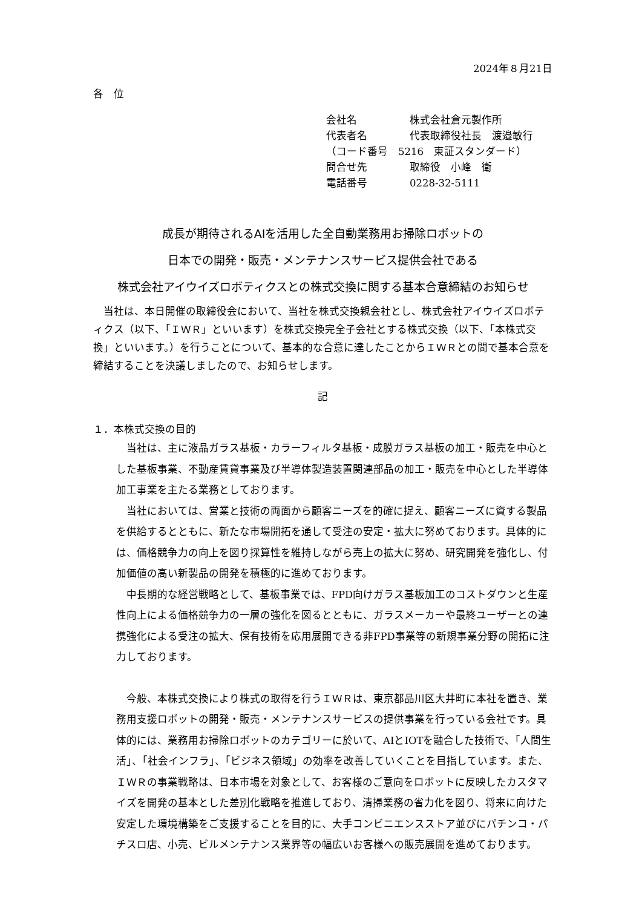2024年８月21日
各　位
会社名 株式会社倉元製作所
代表者名 代表取締役社長　渡邉敏行
（コード番号　5216　東証スタンダード）
問合せ先 取締役　小峰　衛
電話番号 0228-32-5111
成長が期待されるAIを活用した全自動業務用お掃除ロボットの
日本での開発・販売・メンテナンスサービス提供会社である
株式会社アイウイズロボティクスとの株式交換に関する基本合意締結のお知らせ
当社は、本日開催の取締役会において、当社を株式交換親会社とし、株式会社アイウイズロボティクス（以下、「ＩＷＲ」といいます）を株式交換完全子会社とする株式交換（以下、「本株式交換」といいます。）を行うことについて、基本的な合意に達したことからＩＷＲとの間で基本合意を締結することを決議しましたので、お知らせします。
記
１．本株式交換の目的
当社は、主に液晶ガラス基板・カラーフィルタ基板・成膜ガラス基板の加工・販売を中心とした基板事業、不動産賃貸事業及び半導体製造装置関連部品の加工・販売を中心とした半導体加工事業を主たる業務としております。
当社においては、営業と技術の両面から顧客ニーズを的確に捉え、顧客ニーズに資する製品を供給するとともに、新たな市場開拓を通して受注の安定・拡大に努めております。具体的には、価格競争力の向上を図り採算性を維持しながら売上の拡大に努め、研究開発を強化し、付加価値の高い新製品の開発を積極的に進めております。
中長期的な経営戦略として、基板事業では、FPD向けガラス基板加工のコストダウンと生産性向上による価格競争力の一層の強化を図るとともに、ガラスメーカーや最終ユーザーとの連携強化による受注の拡大、保有技術を応用展開できる非FPD事業等の新規事業分野の開拓に注力しております。
今般、本株式交換により株式の取得を行うＩＷＲは、東京都品川区大井町に本社を置き、業務用支援ロボットの開発・販売・メンテナンスサービスの提供事業を行っている会社です。具体的には、業務用お掃除ロボットのカテゴリーに於いて、AIとIOTを融合した技術で、「人間生活」、「社会インフラ」、「ビジネス領域」の効率を改善していくことを目指しています。また、ＩＷＲの事業戦略は、日本市場を対象として、お客様のご意向をロボットに反映したカスタマイズを開発の基本とした差別化戦略を推進しており、清掃業務の省力化を図り、将来に向けた安定した環境構築をご支援することを目的に、大手コンビニエンスストア並びにパチンコ・パチスロ店、小売、ビルメンテナンス業界等の幅広いお客様への販売展開を進めております。